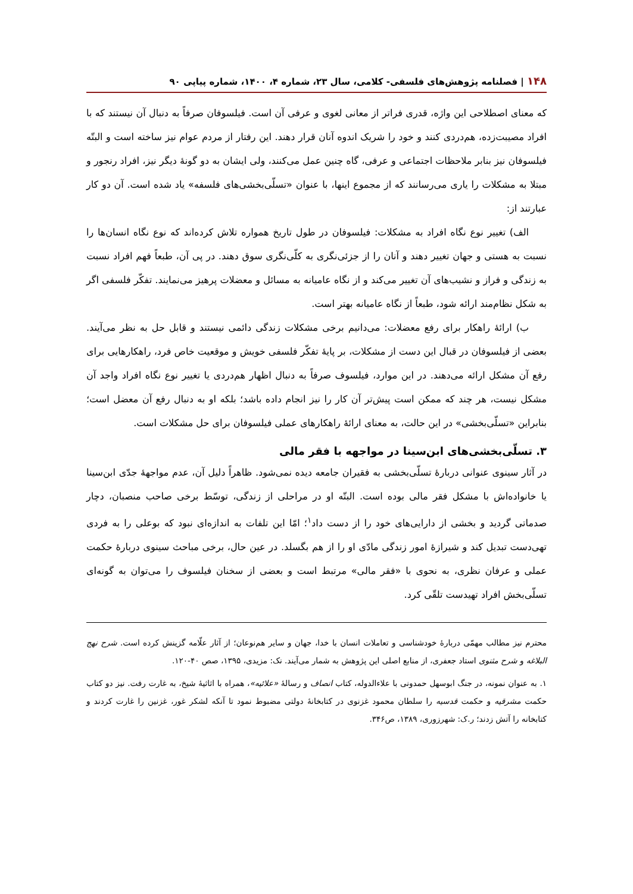۱۴۸ | فصلنامه پژوهش‌های فلسفی- کلامی، سال ۲۳، شماره ۴، ۱۴۰۰، شماره پیاپی ۹۰
که معنای اصطلاحی این واژه، قدری فراتر از معانی لغوی و عرفی آن است. فیلسوفان صرفاً به دنبال آن نیستند که با افراد مصیبت‌زده، هم‌دردی کنند و خود را شریک اندوه آنان قرار دهند. این رفتار از مردم عوام نیز ساخته است و البتّه فیلسوفان نیز بنابر ملاحظات اجتماعی و عرفی، گاه چنین عمل می‌کنند، ولی ایشان به دو گونهٔ دیگر نیز، افراد رنجور و مبتلا به مشکلات را یاری می‌رسانند که از مجموع اینها، با عنوان «تسلّی‌بخشی‌های فلسفه» یاد شده است. آن دو کار عبارتند از:
الف) تغییر نوع نگاه افراد به مشکلات: فیلسوفان در طول تاریخ همواره تلاش کرده‌اند که نوع نگاه انسان‌ها را نسبت به هستی و جهان تغییر دهند و آنان را از جزئی‌نگری به کلّی‌نگری سوق دهند. در پی آن، طبعاً فهم افراد نسبت به زندگی و فراز و نشیب‌های آن تغییر می‌کند و از نگاه عامیانه به مسائل و معضلات پرهیز می‌نمایند. تفکّر فلسفی اگر به شکل نظام‌مند ارائه شود، طبعاً از نگاه عامیانه بهتر است.
ب) ارائهٔ راهکار برای رفع معضلات: می‌دانیم برخی مشکلات زندگی دائمی نیستند و قابل حل به نظر می‌آیند. بعضی از فیلسوفان در قبال این دست از مشکلات، بر پایهٔ تفکّر فلسفی خویش و موقعیت خاص فرد، راهکارهایی برای رفع آن مشکل ارائه می‌دهند. در این موارد، فیلسوف صرفاً به دنبال اظهار هم‌دردی یا تغییر نوع نگاه افراد واجد آن مشکل نیست، هر چند که ممکن است پیش‌تر آن کار را نیز انجام داده باشد؛ بلکه او به دنبال رفع آن معضل است؛ بنابراین «تسلّی‌بخشی» در این حالت، به معنای ارائهٔ راهکارهای عملی فیلسوفان برای حل مشکلات است.
۳. تسلّی‌بخشی‌های ابن‌سینا در مواجهه با فقر مالی
در آثار سینوی عنوانی دربارهٔ تسلّی‌بخشی به فقیران جامعه دیده نمی‌شود. ظاهراً دلیل آن، عدم مواجههٔ جدّی ابن‌سینا یا خانواده‌اش با مشکل فقر مالی بوده است. البتّه او در مراحلی از زندگی، توسّط برخی صاحب منصبان، دچار صدماتی گردید و بخشی از دارایی‌های خود را از دست داد<sup>۱</sup>؛ امّا این تلفات به اندازه‌ای نبود که بوعلی را به فردی تهی‌دست تبدیل کند و شیرازهٔ امور زندگی مادّی او را از هم بگسلد. در عین حال، برخی مباحث سینوی دربارهٔ حکمت عملی و عرفان نظری، به نحوی با «فقر مالی» مرتبط است و بعضی از سخنان فیلسوف را می‌توان به گونه‌ای تسلّی‌بخش افراد تهیدست تلقّی کرد.
محترم نیز مطالب مهمّی دربارهٔ خودشناسی و تعاملات انسان با خدا، جهان و سایر هم‌نوعان؛ از آثار علّامه گزینش کرده است. شرح نهج البلاغه و شرح مثنوی استاد جعفری، از منابع اصلی این پژوهش به شمار می‌آیند. نک: مزیدی، ۱۳۹۵، صص ۴۰-۱۲۰.
۱. به عنوان نمونه، در جنگ ابوسهل حمدونی با علاءالدوله، کتاب انصاف و رسالهٔ «علائیه»، همراه با اثاثیهٔ شیخ، به غارت رفت. نیز دو کتاب حکمت مشرقیه و حکمت قدسیه را سلطان محمود غزنوی در کتابخانهٔ دولتی مضبوط نمود تا آنکه لشکر غور، غزنین را غارت کردند و کتابخانه را آتش زدند؛ ر.ک: شهرزوری، ۱۳۸۹، ص۳۴۶.